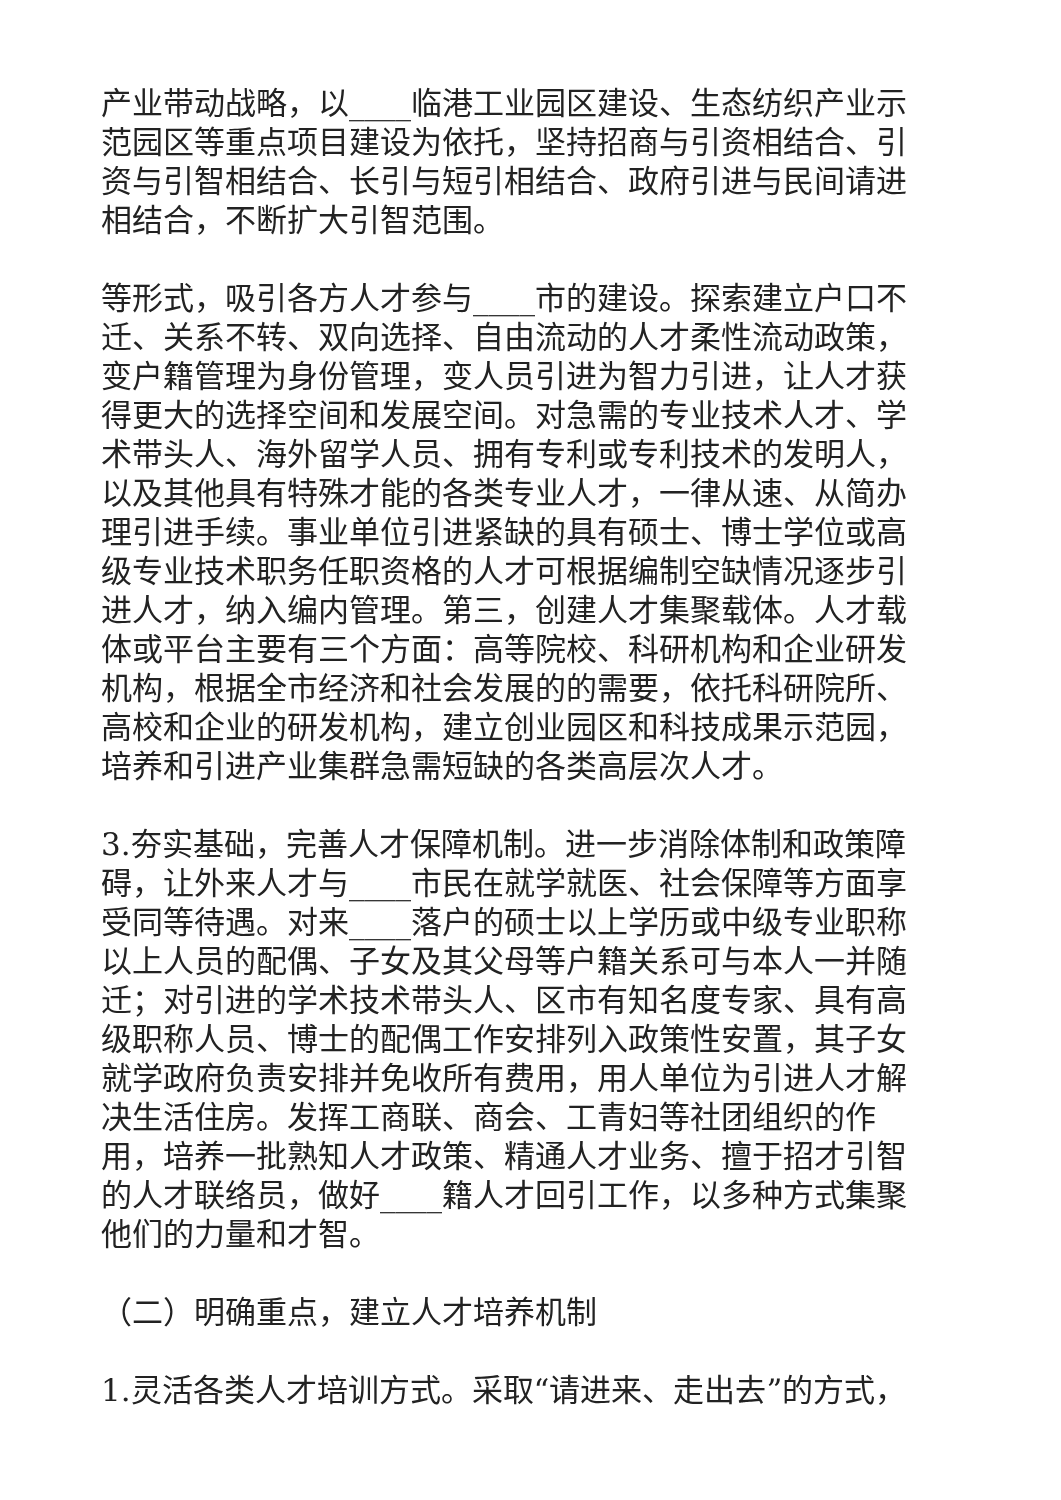产业带动战略，以____临港工业园区建设、生态纺织产业示范园区等重点项目建设为依托，坚持招商与引资相结合、引资与引智相结合、长引与短引相结合、政府引进与民间请进相结合，不断扩大引智范围。
等形式，吸引各方人才参与____市的建设。探索建立户口不迁、关系不转、双向选择、自由流动的人才柔性流动政策，变户籍管理为身份管理，变人员引进为智力引进，让人才获得更大的选择空间和发展空间。对急需的专业技术人才、学术带头人、海外留学人员、拥有专利或专利技术的发明人，以及其他具有特殊才能的各类专业人才，一律从速、从简办理引进手续。事业单位引进紧缺的具有硕士、博士学位或高级专业技术职务任职资格的人才可根据编制空缺情况逐步引进人才，纳入编内管理。第三，创建人才集聚载体。人才载体或平台主要有三个方面：高等院校、科研机构和企业研发机构，根据全市经济和社会发展的的需要，依托科研院所、高校和企业的研发机构，建立创业园区和科技成果示范园，培养和引进产业集群急需短缺的各类高层次人才。
3.夯实基础，完善人才保障机制。进一步消除体制和政策障碍，让外来人才与____市民在就学就医、社会保障等方面享受同等待遇。对来____落户的硕士以上学历或中级专业职称以上人员的配偶、子女及其父母等户籍关系可与本人一并随迁；对引进的学术技术带头人、区市有知名度专家、具有高级职称人员、博士的配偶工作安排列入政策性安置，其子女就学政府负责安排并免收所有费用，用人单位为引进人才解决生活住房。发挥工商联、商会、工青妇等社团组织的作用，培养一批熟知人才政策、精通人才业务、擅于招才引智的人才联络员，做好____籍人才回引工作，以多种方式集聚他们的力量和才智。
（二）明确重点，建立人才培养机制
1.灵活各类人才培训方式。采取“请进来、走出去”的方式，